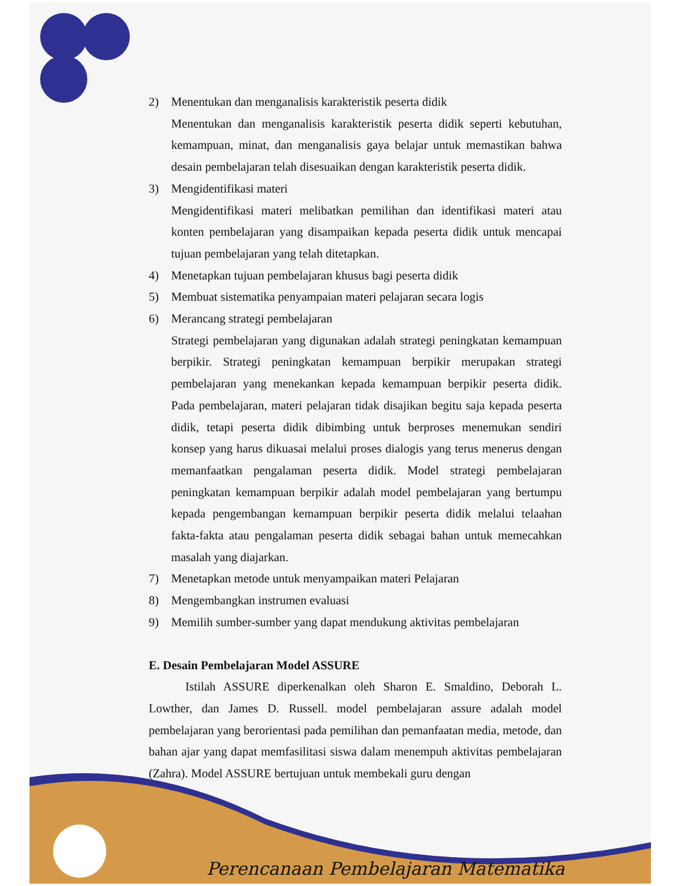2) Menentukan dan menganalisis karakteristik peserta didik
Menentukan dan menganalisis karakteristik peserta didik seperti kebutuhan, kemampuan, minat, dan menganalisis gaya belajar untuk memastikan bahwa desain pembelajaran telah disesuaikan dengan karakteristik peserta didik.
3) Mengidentifikasi materi
Mengidentifikasi materi melibatkan pemilihan dan identifikasi materi atau konten pembelajaran yang disampaikan kepada peserta didik untuk mencapai tujuan pembelajaran yang telah ditetapkan.
4) Menetapkan tujuan pembelajaran khusus bagi peserta didik
5) Membuat sistematika penyampaian materi pelajaran secara logis
6) Merancang strategi pembelajaran
Strategi pembelajaran yang digunakan adalah strategi peningkatan kemampuan berpikir. Strategi peningkatan kemampuan berpikir merupakan strategi pembelajaran yang menekankan kepada kemampuan berpikir peserta didik. Pada pembelajaran, materi pelajaran tidak disajikan begitu saja kepada peserta didik, tetapi peserta didik dibimbing untuk berproses menemukan sendiri konsep yang harus dikuasai melalui proses dialogis yang terus menerus dengan memanfaatkan pengalaman peserta didik. Model strategi pembelajaran peningkatan kemampuan berpikir adalah model pembelajaran yang bertumpu kepada pengembangan kemampuan berpikir peserta didik melalui telaahan fakta-fakta atau pengalaman peserta didik sebagai bahan untuk memecahkan masalah yang diajarkan.
7) Menetapkan metode untuk menyampaikan materi Pelajaran
8) Mengembangkan instrumen evaluasi
9) Memilih sumber-sumber yang dapat mendukung aktivitas pembelajaran
E. Desain Pembelajaran Model ASSURE
Istilah ASSURE diperkenalkan oleh Sharon E. Smaldino, Deborah L. Lowther, dan James D. Russell. model pembelajaran assure adalah model pembelajaran yang berorientasi pada pemilihan dan pemanfaatan media, metode, dan bahan ajar yang dapat memfasilitasi siswa dalam menempuh aktivitas pembelajaran (Zahra). Model ASSURE bertujuan untuk membekali guru dengan
Perencanaan Pembelajaran Matematika